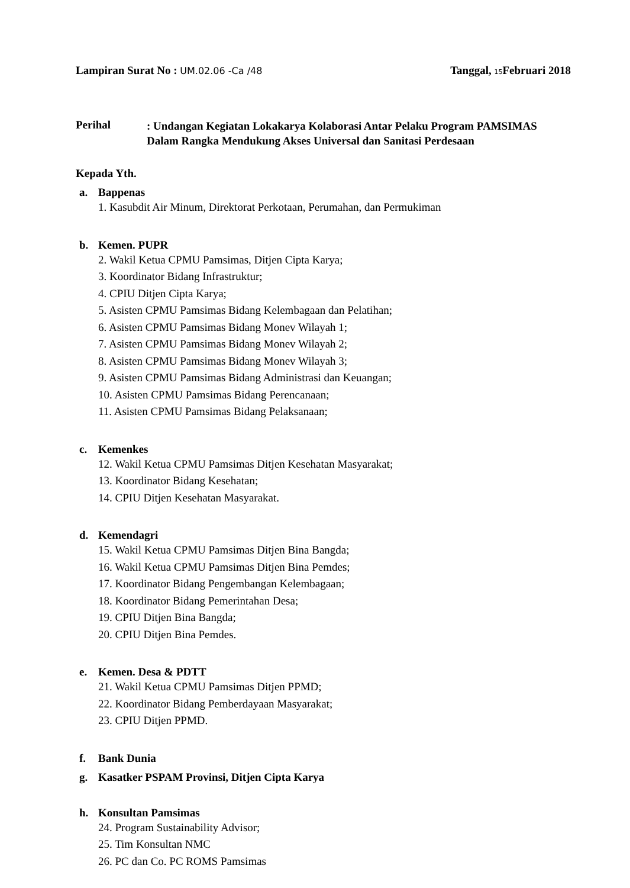Lampiran Surat No : UM.02.06 -Ca /48
Tanggal, 15 Februari 2018
Perihal
: Undangan Kegiatan Lokakarya Kolaborasi Antar Pelaku Program PAMSIMAS Dalam Rangka Mendukung Akses Universal dan Sanitasi Perdesaan
Kepada Yth.
a. Bappenas
1. Kasubdit Air Minum, Direktorat Perkotaan, Perumahan, dan Permukiman
b. Kemen. PUPR
2. Wakil Ketua CPMU Pamsimas, Ditjen Cipta Karya;
3. Koordinator Bidang Infrastruktur;
4. CPIU Ditjen Cipta Karya;
5. Asisten CPMU Pamsimas Bidang Kelembagaan dan Pelatihan;
6. Asisten CPMU Pamsimas Bidang Monev Wilayah 1;
7. Asisten CPMU Pamsimas Bidang Monev Wilayah 2;
8. Asisten CPMU Pamsimas Bidang Monev Wilayah 3;
9. Asisten CPMU Pamsimas Bidang Administrasi dan Keuangan;
10. Asisten CPMU Pamsimas Bidang Perencanaan;
11. Asisten CPMU Pamsimas Bidang Pelaksanaan;
c. Kemenkes
12. Wakil Ketua CPMU Pamsimas Ditjen Kesehatan Masyarakat;
13. Koordinator Bidang Kesehatan;
14. CPIU Ditjen Kesehatan Masyarakat.
d. Kemendagri
15. Wakil Ketua CPMU Pamsimas Ditjen Bina Bangda;
16. Wakil Ketua CPMU Pamsimas Ditjen Bina Pemdes;
17. Koordinator Bidang Pengembangan Kelembagaan;
18. Koordinator Bidang Pemerintahan Desa;
19. CPIU Ditjen Bina Bangda;
20. CPIU Ditjen Bina Pemdes.
e. Kemen. Desa & PDTT
21. Wakil Ketua CPMU Pamsimas Ditjen PPMD;
22. Koordinator Bidang Pemberdayaan Masyarakat;
23. CPIU Ditjen PPMD.
f. Bank Dunia
g. Kasatker PSPAM Provinsi, Ditjen Cipta Karya
h. Konsultan Pamsimas
24. Program Sustainability Advisor;
25. Tim Konsultan NMC
26. PC dan Co. PC ROMS Pamsimas